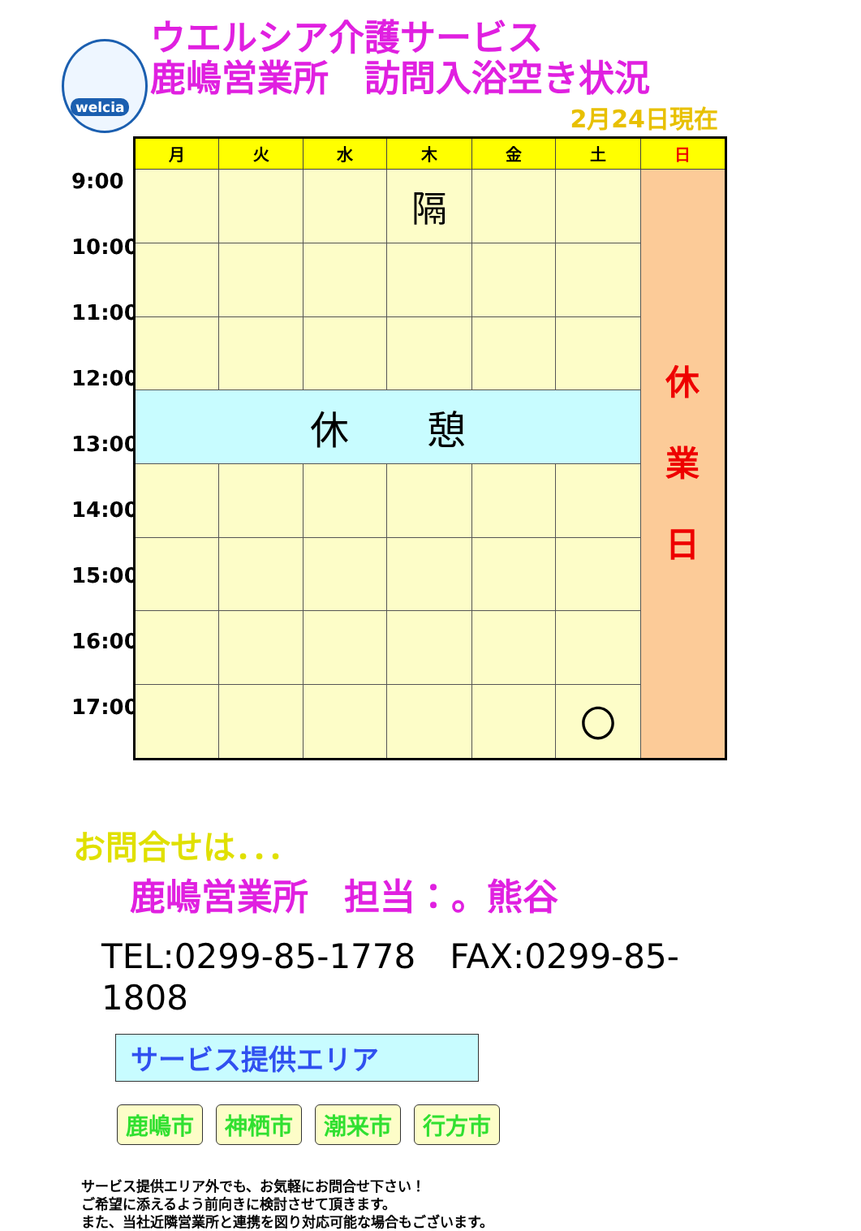welcia
ウエルシア介護サービス
鹿嶋営業所　訪問入浴空き状況
2月24日現在
9:00
10:00
11:00
12:00
13:00
14:00
15:00
16:00
17:00
| 月 | 火 | 水 | 木 | 金 | 土 | 日 |
| --- | --- | --- | --- | --- | --- | --- |
| | | | 隔 | | | 休 業 日 |
| 休 憩 | | | | | | |
| | | | | | 〇 | |
お問合せは．．．
鹿嶋営業所　担当：。熊谷
TEL:0299-85-1778　FAX:0299-85-1808
サービス提供エリア
鹿嶋市 神栖市 潮来市 行方市
サービス提供エリア外でも、お気軽にお問合せ下さい！
ご希望に添えるよう前向きに検討させて頂きます。
また、当社近隣営業所と連携を図り対応可能な場合もございます。